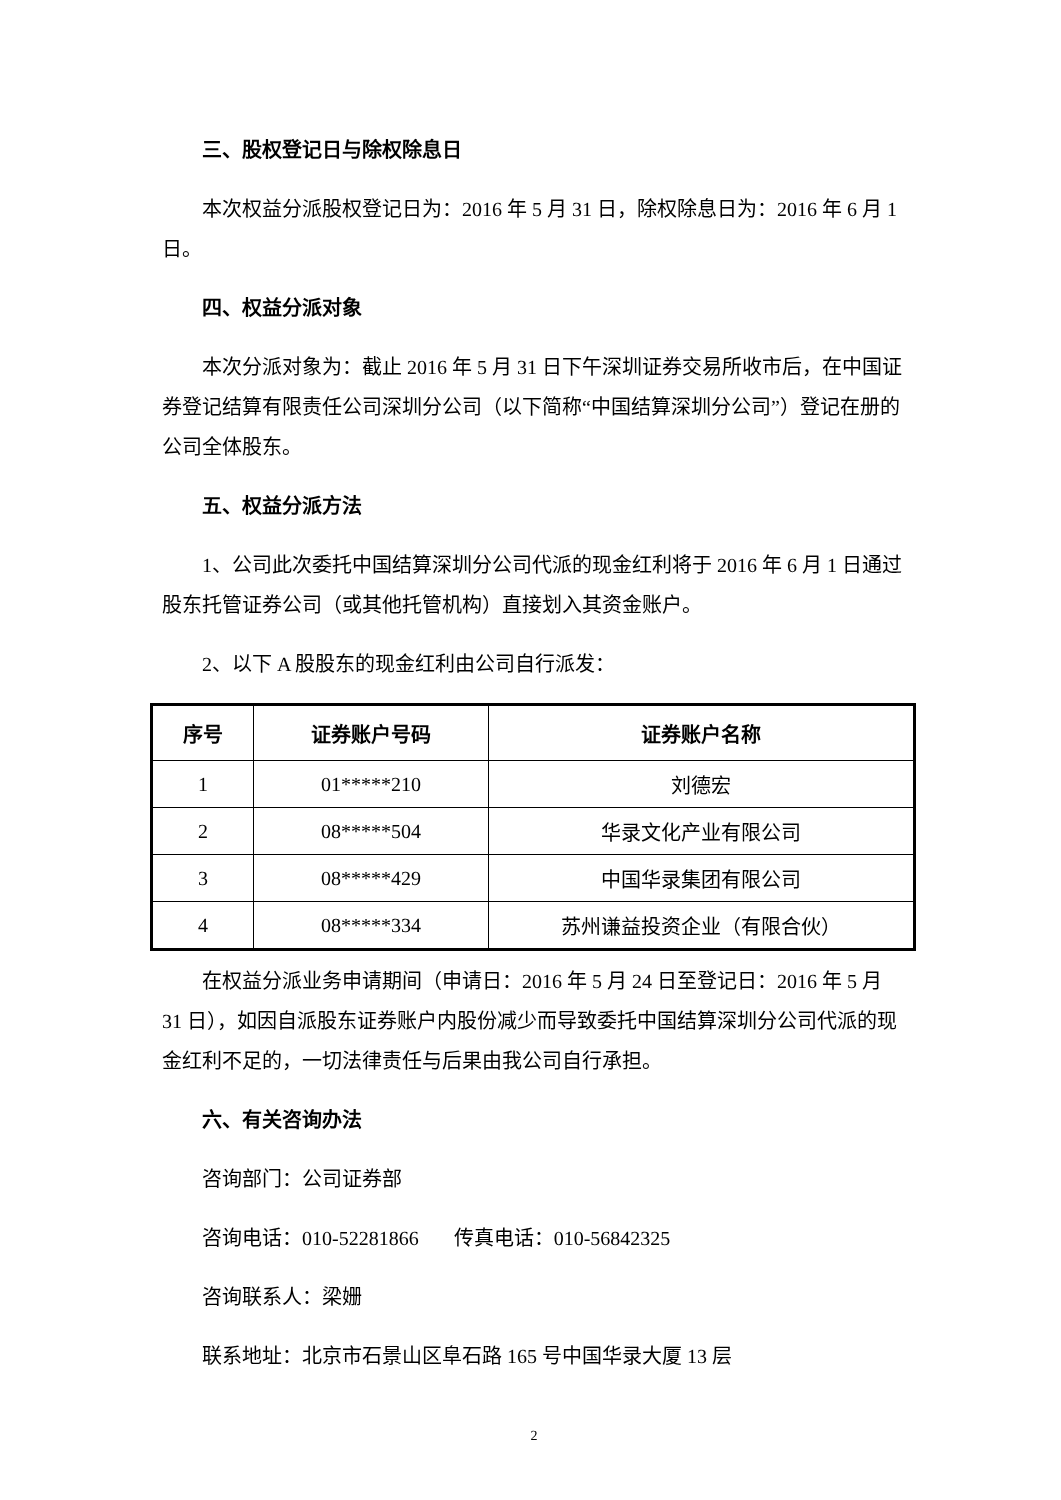三、股权登记日与除权除息日
本次权益分派股权登记日为：2016 年 5 月 31 日，除权除息日为：2016 年 6 月 1 日。
四、权益分派对象
本次分派对象为：截止 2016 年 5 月 31 日下午深圳证券交易所收市后，在中国证券登记结算有限责任公司深圳分公司（以下简称“中国结算深圳分公司”）登记在册的公司全体股东。
五、权益分派方法
1、公司此次委托中国结算深圳分公司代派的现金红利将于 2016 年 6 月 1 日通过股东托管证券公司（或其他托管机构）直接划入其资金账户。
2、以下 A 股股东的现金红利由公司自行派发：
| 序号 | 证券账户号码 | 证券账户名称 |
| --- | --- | --- |
| 1 | 01*****210 | 刘德宏 |
| 2 | 08*****504 | 华录文化产业有限公司 |
| 3 | 08*****429 | 中国华录集团有限公司 |
| 4 | 08*****334 | 苏州谦益投资企业（有限合伙） |
在权益分派业务申请期间（申请日：2016 年 5 月 24 日至登记日：2016 年 5 月 31 日），如因自派股东证券账户内股份减少而导致委托中国结算深圳分公司代派的现金红利不足的，一切法律责任与后果由我公司自行承担。
六、有关咨询办法
咨询部门：公司证券部
咨询电话：010-52281866 传真电话：010-56842325
咨询联系人：梁姗
联系地址：北京市石景山区阜石路 165 号中国华录大厦 13 层
2